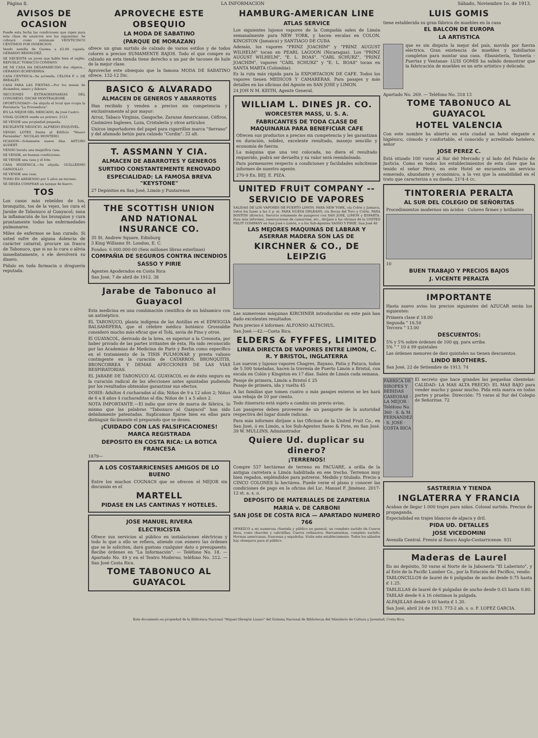Página 8. LA INFORMACION Sábado, Noviembre 1o. de 1913.
AVISOS DE OCASION
Puede esta fecha las condiciones que rigen para esta clase de anuncios son las siguientes: Se cobrará como mínimum VEINTICINCO CENTIMOS POR INSERCION.
Vendo semilla de Guinea a ₡2.00 cajuela. GERARDO BERMUDEZ.
SE NECESITA un joven que hable bien el inglés. REPUBLIC TOBACCO COMPANY.
DE MI CASA HA DESAPARECIDO dos objetos... GERARDO ECHEVERRIA.
CASA CENTRICA—Se arrienda. CELINA F. v. DE BREALEY.
CASA PARA LAS FIESTAS.—Por los meses de diciembre, enero y febrero.
SECCIONES EXTRAORDINARIAS DEL CONGRESO. OSCAR MONTEALEGRE.
OPORTUNIDAD!—Se alquila el local que ocupa la Ferretería "La Proveedora".
EN LA MEJOR DEL MERCADO, de José Castro.
VIDAL QUIROS vende un potrero. 2123
SE VENDE una propiedad pequeña.
EXCELENTE NEGOCIO. ALFREDO ESQUIVEL.
VENDO LOTES frente al Edificio "Mauro Fernández". NICOLAS MONTERO.
OCASION—Solamente nueve días. ARTURO AUDERT.
VENDO barata una magnífica casa.
SE VENDE, en buenas condiciones.
SE VENDE una casa y el lote.
CASA HIGIENICA.—Se alquila. GUILLERMO GANGOLLO.
SE VENDE una casa.
TOMO EN ARRIENDO por 5 años un terreno.
SE DESEA COMPRAR un tanque de hierro.
TOS
Los casos más rebeldes de tos, bronquitis, tos de la vejez, los cura el Jarabe de Tabonuco al Guayacol; sana la inflamación de los bronquios y cura prontamente todas las enfermedades pulmonares.
Miles de enfermos se han curado. Si usted sufre de alguna dolencia de carácter catarral, procure un frasco de Tabonuco, que si no lo cura o alivia inmediatamente, s ele devolverá su dinero.
Pídalo en toda farmacia o droguería reputada.
APROVECHE ESTE OBSEQUIO
LA MODA DE SABATINO
(PARQUE DE MORAZAN)
ofrece un gran surtido de calzado de varios estilos y de todos colores a precios SUMAMENTE BAJOS. Todo el que compre su calzado en esta tienda tiene derecho a un par de tacones de hule de la mejor clase.
Aproveche este obsequio que la famosa MODA DE SABATINO ofrece. 132-12 Dic.
BASICO & ALVARADO
ALMACEN DE GENEROS Y ABARROTES
Han recibido y venden a precios sin competencia y exclusivamente al por mayor:
Arroz, Tabaco Virginia, Gangoche, Zarazas Americanas, Céfiros, Casimires Ingleses, Loza, Cristalería y otros artículos
Unicos importadores del papel para cigarrillos marca "Serrano" y del afamado betún para calzado "Cordin". 33 alt.
T. ASSMANN Y CIA.
ALMACEN DE ABARROTES Y GENEROS
SURTIDO CONSTANTEMENTE RENOVADO
ESPECIALIDAD: LA FAMOSA BREVA "KEYSTONE"
27 Depósitos en San José, Limón y Puntarenas
THE SCOTTISH UNION AND NATIONAL INSURANCE CO.
35 St. Andrew Square, Edinburg
3 King Williams St. London, E. C.
Fondos: 6.000.000-00 (Seis millones libras esterlinas)
COMPAÑIA DE SEGUROS CONTRA INCENDIOS
SASSO Y PIRIE
Agentes Apoderados en Costa Rica
San José, 7 de abril de 1912. 38
Jarabe de Tabonuco al Guayacol
Esta medicina es una combinación científica de un bálsamico con un antiséptico.
EL TABONUCO, planta indígena de las Antillas es el EDWIGGIA BALSAMIFERA, que el célebre médico botánico Grossuldie consideró mucho más eficaz que el Tolú, savia de Pino y otros.
El GUAYACOL, derivado de la brea, es superior a la Creosota, por haber privado de las partes irritantes de ésta. Ha sido reconocido por las Academias de Medicina de Paris y Berlin como específico en el tratamiento de la TISIS PULMONAR y presta valioso contingente en la curación de CATARROS, BRONQUITIS, BRONCORREA Y DEMAS AFECCIONES DE LAS VIAS RESPIRATORIAS.
EL JARABE DE TABONUCO AL GUAYACOL es de éxito seguro en la curación radical de las afecciones antes apuntadas pudiendo por los resultados obtenidos garantizar sus efectos.
DOSIS: Adultos 4 cucharadas al día; Niños de 9 a 12 años 2; Niños de 6 a 8 años 4 cucharaditas al día; Niños de 1 a 5 años 2.
NOTA IMPORTANTE.—El indio que sirve de marca de fábrica, lo mismo que las palabras "Tabonuco al Guayacol" han sido debidamente patentadas. Suplicamos fijarse bien en ellas para distinguir fácilmente el preparado que se desea.
¡CUIDADO CON LAS FALSIFICACIONES!
MARCA REGISTRADA
DEPOSITO EN COSTA RICA: LA BOTICA FRANCESA
1879—
A LOS COSTARRICENSES AMIGOS DE LO BUENO
Entre los muchos COGNACS que se ofrecen el MEJOR sin discusión es el
MARTELL
PIDASE EN LAS CANTINAS Y HOTELES.
JOSE MANUEL RIVERA
ELECTRICISTA
Ofrece sus servicios al público en instalaciones eléctricas y todo lo que a ello se refiera, atiende con esmero las órdenes que se le soliciten, dará gustoso cualquier dato o presupuesto. Recibe órdenes en "La Información". — Teléfono No. 18. — Apartado No. 49 y en el Teatro Moderno, teléfono No. 312. — San José Costa Rica.
TOME TABONUCO AL GUAYACOL
HAMBURG-AMERICAN LINE
ATLAS SERVICE
Los siguientes lujosos vapores de la Compañía salen de Limón semanalmente para NEW YORK, y hacen escalas en COLON, KINGSTON (Jamaica) y SANTIAGO DE CUBA
Además, los vapores "PRINZ JOACHIM" y "PRINZ AUGUST WILHELM" tocan en PEARL LAGOON (Nicaragua). Los "PRINZ AUGUST WILHELM", "E. L. BOAS", "CARL SCHURZ", "PRINZ JOACHIM", vapores "CARL SCHURZ" y "E. L. BOAS" tocan en SANTA MARTA (Colombia).
Es la ruta más rápida para la EXPORTACION DE CAFE. Todos los vapores tienen MEDICOS Y CAMARERAS. Para pasajes y más detalles en las oficinas del Agente en SAN JOSE y LIMON.
24 JOH N M. KEITH, Agente General.
WILLIAM L. DINES JR. CO.
WORCESTER MASS, U. S. A.
FABRICANTES DE TODA CLASE DE MAQUINARIA PARA BENEFICIAR CAFE
Ofrecen sus productos a precios sin competencia y les garantizan en duración, solidez, excelente resultado, manejo sencillo y economía de fuerza.
La máquina que una vez colocada, no diera el resultado requerido, podrá ser devuelta y su valor será reembolsado.
Para pormenores respecto a condiciones y facilidades solicítense informes de nuestro agente.
270-9 En. BEJ. E. PIZA.
UNITED FRUIT COMPANY -- SERVICIO DE VAPORES
SALIDAS DE LOS VAPORES DE PUERTO LIMON. PARA NEW YORK, vía Colón y Jamaica, todos los lunes a las 5 p. m. PARA NUEVA ORLEANS, vía Bocas del Toro y Colón. PARA BOSTON (directo). Servicio solamente de pasajeros con SAN JOSE, LIMON y ESPARTA. Para más informes, reservaciones de camarotes, etc., diríjase a las oficinas de la UNITED FRUIT COMPANY en San José o Limón, o a los Sub-Agentes SASSO Y PIRIE. San José 40
LAS MEJORES MAQUINAS DE LABRAR Y ASERRAR MADERA SON LAS DE
KIRCHNER & CO., DE LEIPZIG
Las numerosas máquinas KIRCHNER introducidas en este país han dado excelentes resultados.
Para precios é informes: ALFONSO ALTSCHUL.
San José.—42.—Costa Rica.
ELDERS & FYFFES, LIMITED
LINEA DIRECTA DE VAPORES ENTRE LIMON, C. R. Y BRISTOL, INGLATERRA
Los nuevos y lujosos vapores Chagres, Bayano, Patia y Patuca, todos de 5.500 toneladas, hacen la travesía de Puerto Limón a Bristol, con escala en Colón y Kingston en 17 días. Salen de Limón cada semana.
Pasaje de primera, Limón a Bristol £ 25
Pasaje de primera, ida y vuelta 45
A las familias que tomen cuatro o más pasajes enteros se les hará una rebaja de 10 por ciento.
Todo itinerario está sujeto a cambio sin previo aviso.
Los pasajeros deben proveerse de un pasaporte de la autoridad respectiva del lugar donde radican.
Para más informes diríjase a las Oficinas de la United Fruit Co., en San José, ó en Limón, a los Sub-Agentes Sasso & Pirie, en San José. 39 W. MULLINS, Administrador
Quiere Ud. duplicar su dinero?
¡TERRENOS!
Compre 537 hectáreas de terreno en PACUARE, a orilla de la antigua carretera a Limón habilitada en ese trecho. Terrenos muy bien regados, espléndidos para potreros. Medido y titulado. Precio a CINCO COLONES la hectárea. Puede verse el plano y conocer las condiciones de pago en la oficina del Lic. Manuel F. Jiménez. 2017-12 st. a. s. o.
DEPOSITO DE MATERIALES DE ZAPATERIA
MARIA v. DE CARBONI
SAN JOSE DE COSTA RICA — APARTADO NUMERO 766
OFREZCO a mi numerosa clientela y público en general, un completo surtido de Cueros finos, como charoles y cabritillas; Cueros ordinarios; Herramientas, completo surtido; Hormas americanas, francesas y españolas. Visite este establecimiento. Todos los sábados hay obsequios para el público.
LUIS GOMIS
tiene establecida su gran fábrica de muebles en la casa
EL BALCON DE EUROPA
LA ARTISTICA
que es sin disputa la mejor del país, movida por fuerza eléctrica. Gran existencia de muebles y mobiliarios completos para montar una casa. -Ebanistería, Tornería -Puertas y Ventanas- LUIS GOMIS ha sabido demostrar que la fabricación de muebles es un arte artístico y delicado.
Apartado No. 269. — Teléfono No. 318 13
TOME TABONUCO AL GUAYACOL
HOTEL VALENCIA
Con este nombre ha abierto en esta ciudad un hotel elegante e higiénico, cómodo y confortable, el conocido y acreditado hotelero, señor
JOSE PEREZ C.
Está situado 100 varas al Sur del Mercado y al lado del Palacio de Justicia. Como en todos los establecimientos de esta clase que ha tenido el señor Pérez, en este Hotel se encuentra un servicio esmerado, abundante y económico, a la vez que la amabilidad en el trato que caracteriza a su dueño. 21²4-4 cc.
TINTORERIA PERALTA
AL SUR DEL COLEGIO DE SEÑORITAS
Procedimientos modernos sin ácidos · Colores firmes y brillantes
10
BUEN TRABAJO Y PRECIOS BAJOS
J. VICENTE PERALTA
IMPORTANTE
Hasta nuevo aviso los precios siguientes del AZUCAR serán los siguientes:
Primera clase ₡ 18.00
Segunda " 16.50
Tercera " 13.00
DESCUENTOS:
5% y 5% sobre órdenes de 100 qq. para arriba
5% " " 10 á 99 quintales
Las órdenes menores de diez quintales no tienen descuentos.
LINDO BROTHERS.
San José, 22 de Setiembre de 1913. 74
FABRICA DE SIROPES Y BEBIDAS GASEOSAS · LA MEJOR · Teléfono No. 360 · S. & M. FERNANDEZ · S. JOSE · COSTA RICA
El secreto que hace grandes las pequeñas clientelas: CALIDAD: LA MAS ALTA PRECIO: EL MAS BAJO para vender mucho y ganar mucho. Pida esta marca en todas partes y pruebe. Dirección: 75 varas al Sur del Colegio de Señoritas. 72
SASTRERIA Y TIENDA
INGLATERRA Y FRANCIA
Acaban de llegar 1.000 trajes para niños. Colosal surtido. Precios de propaganda.
Especialidad en trajes blancos de alpaca y dril.
PIDA UD. DETALLES
JOSE VICEDOMINI
Avenida Central. Frente al Banco Anglo-Costarricense. 931
Maderas de Laurel
En mi depósito, 50 varas al Norte de la Jabonería "El Laberinto", y al Este de la Pacific Lumber Co., por la Estación del Pacífico, vendo:
TABLONCILLOS de laurel de 6 pulgadas de ancho desde 0.75 hasta ₡ 1.25.
TABLILLAS de laurel de 6 pulgadas de ancho desde 0.45 hasta 0.80.
TABLAS desde 6 á 16 céntimos la pulgada.
ALFAJILLAS desde 0.40 hasta ₡ 1.30.
San José, abril 24 de 1913. 773-2 ab. s. o. F. LOPEZ GARCIA.
Este documento es propiedad de la Biblioteca Nacional "Miguel Obregón Lizano" del Sistema Nacional de Bibliotecas del Ministerio de Cultura y Juventud, Costa Rica.